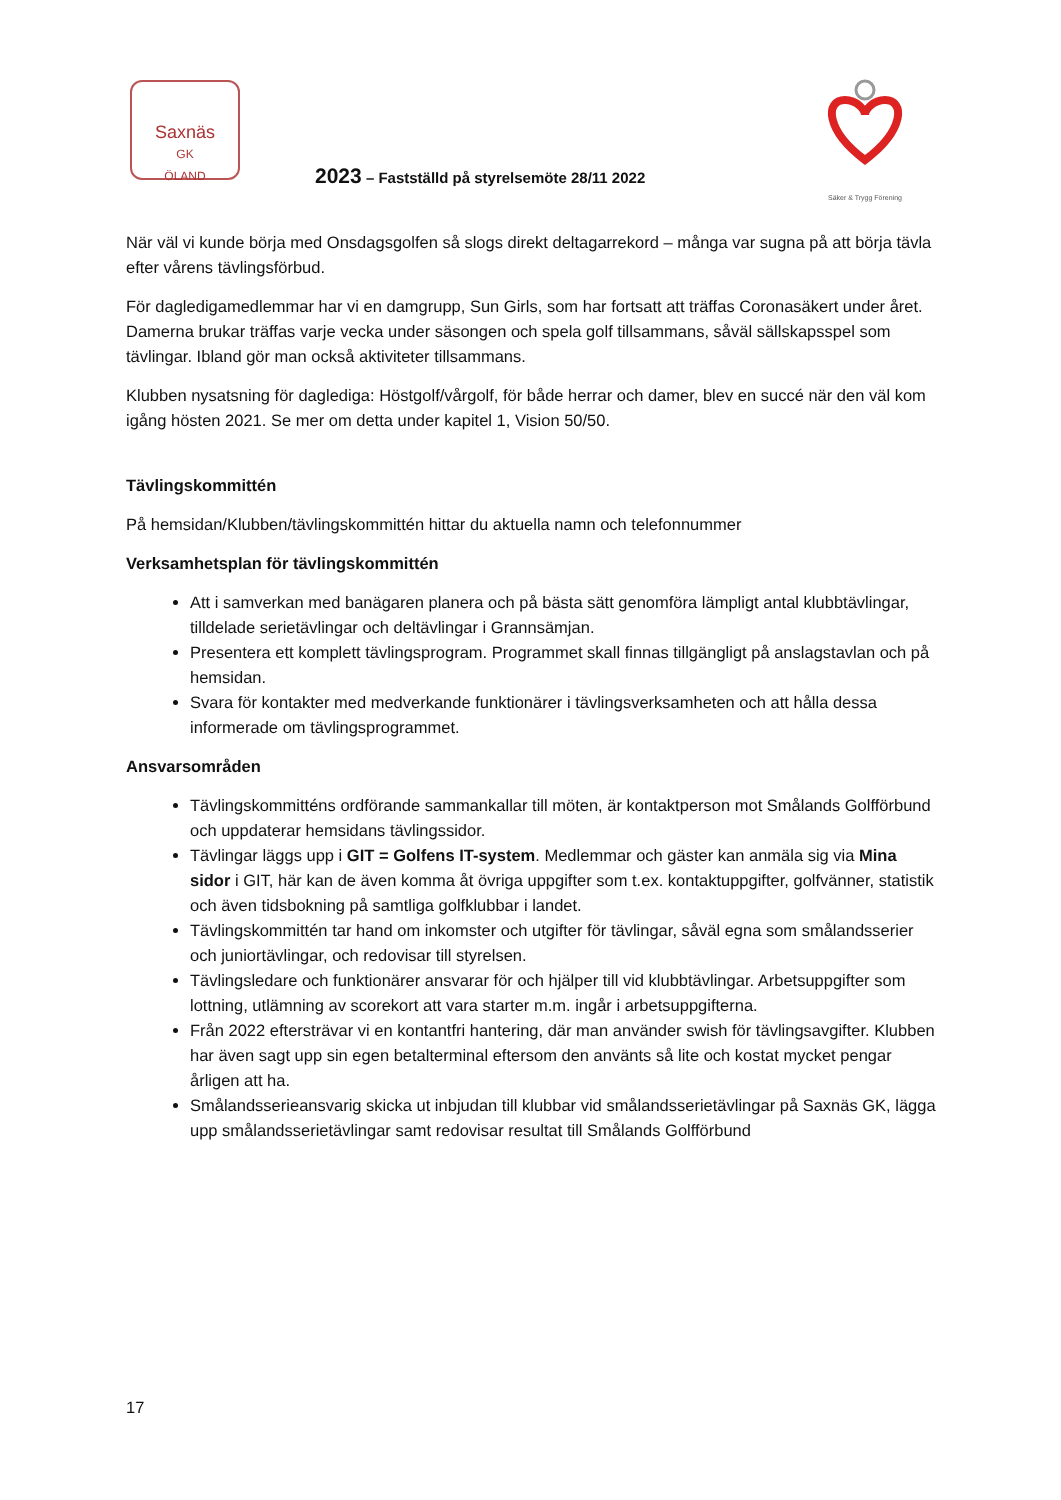Saxnäs
GK
ÖLAND
Säker & Trygg Förening
2023 – Fastställd på styrelsemöte 28/11 2022
När väl vi kunde börja med Onsdagsgolfen så slogs direkt deltagarrekord – många var sugna på att börja tävla efter vårens tävlingsförbud.
För dagledigamedlemmar har vi en damgrupp, Sun Girls, som har fortsatt att träffas Coronasäkert under året. Damerna brukar träffas varje vecka under säsongen och spela golf tillsammans, såväl sällskapsspel som tävlingar. Ibland gör man också aktiviteter tillsammans.
Klubben nysatsning för dagledigа: Höstgolf/vårgolf, för både herrar och damer, blev en succé när den väl kom igång hösten 2021. Se mer om detta under kapitel 1, Vision 50/50.
Tävlingskommittén
På hemsidan/Klubben/tävlingskommittén hittar du aktuella namn och telefonnummer
Verksamhetsplan för tävlingskommittén
Att i samverkan med banägaren planera och på bästa sätt genomföra lämpligt antal klubbtävlingar, tilldelade serietävlingar och deltävlingar i Grannsämjan.
Presentera ett komplett tävlingsprogram. Programmet skall finnas tillgängligt på anslagstavlan och på hemsidan.
Svara för kontakter med medverkande funktionärer i tävlingsverksamheten och att hålla dessa informerade om tävlingsprogrammet.
Ansvarsområden
Tävlingskommitténs ordförande sammankallar till möten, är kontaktperson mot Smålands Golfförbund och uppdaterar hemsidans tävlingssidor.
Tävlingar läggs upp i GIT = Golfens IT-system. Medlemmar och gäster kan anmäla sig via Mina sidor i GIT, här kan de även komma åt övriga uppgifter som t.ex. kontaktuppgifter, golfvänner, statistik och även tidsbokning på samtliga golfklubbar i landet.
Tävlingskommittén tar hand om inkomster och utgifter för tävlingar, såväl egna som smålandsserier och juniortävlingar, och redovisar till styrelsen.
Tävlingsledare och funktionärer ansvarar för och hjälper till vid klubbtävlingar. Arbetsuppgifter som lottning, utlämning av scorekort att vara starter m.m. ingår i arbetsuppgifterna.
Från 2022 eftersträvar vi en kontantfri hantering, där man använder swish för tävlingsavgifter. Klubben har även sagt upp sin egen betalterminal eftersom den använts så lite och kostat mycket pengar årligen att ha.
Smålandsserieansvarig skicka ut inbjudan till klubbar vid smålandsserietävlingar på Saxnäs GK, lägga upp smålandsserietävlingar samt redovisar resultat till Smålands Golfförbund
17